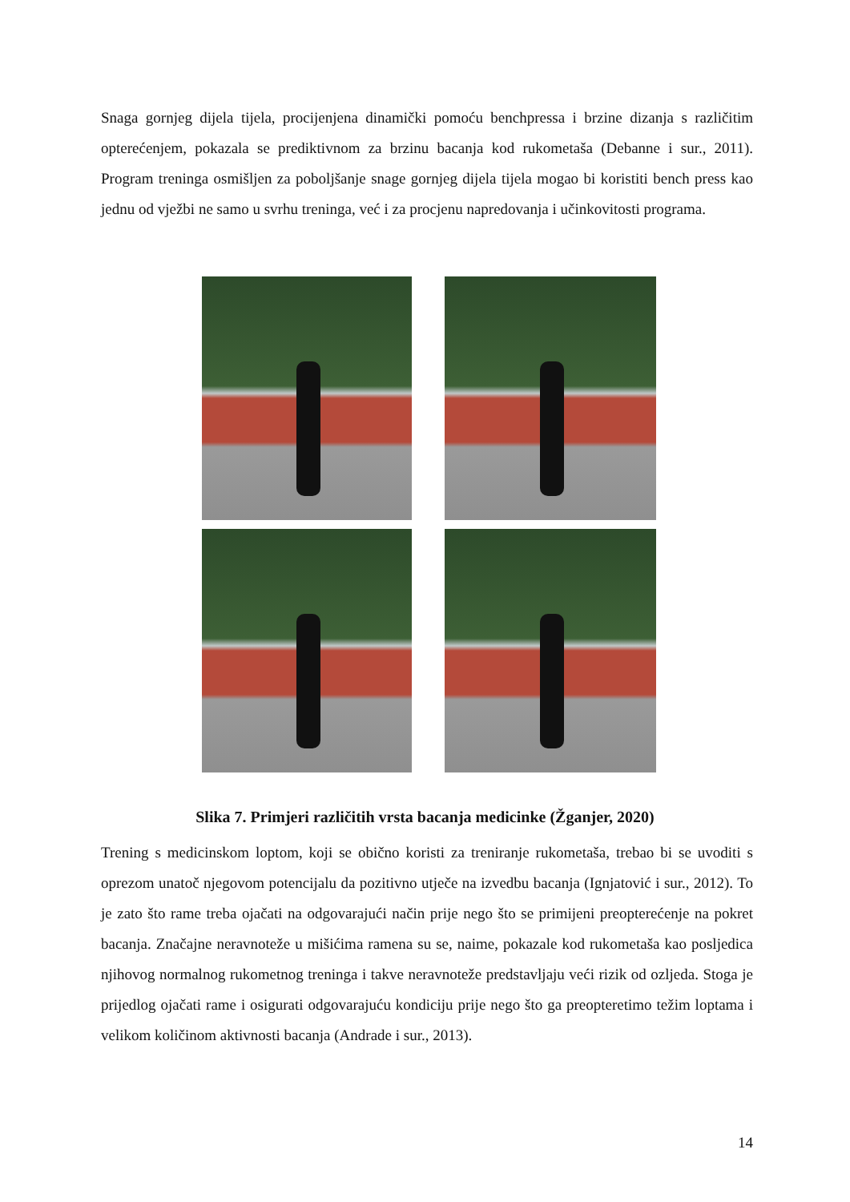Snaga gornjeg dijela tijela, procijenjena dinamički pomoću benchpressa i brzine dizanja s različitim opterećenjem, pokazala se prediktivnom za brzinu bacanja kod rukometaša (Debanne i sur., 2011). Program treninga osmišljen za poboljšanje snage gornjeg dijela tijela mogao bi koristiti bench press kao jednu od vježbi ne samo u svrhu treninga, već i za procjenu napredovanja i učinkovitosti programa.
Slika 7. Primjeri različitih vrsta bacanja medicinke (Žganjer, 2020)
Trening s medicinskom loptom, koji se obično koristi za treniranje rukometaša, trebao bi se uvoditi s oprezom unatoč njegovom potencijalu da pozitivno utječe na izvedbu bacanja (Ignjatović i sur., 2012). To je zato što rame treba ojačati na odgovarajući način prije nego što se primijeni preopterećenje na pokret bacanja. Značajne neravnoteže u mišićima ramena su se, naime, pokazale kod rukometaša kao posljedica njihovog normalnog rukometnog treninga i takve neravnoteže predstavljaju veći rizik od ozljeda. Stoga je prijedlog ojačati rame i osigurati odgovarajuću kondiciju prije nego što ga preopteretimo težim loptama i velikom količinom aktivnosti bacanja (Andrade i sur., 2013).
14